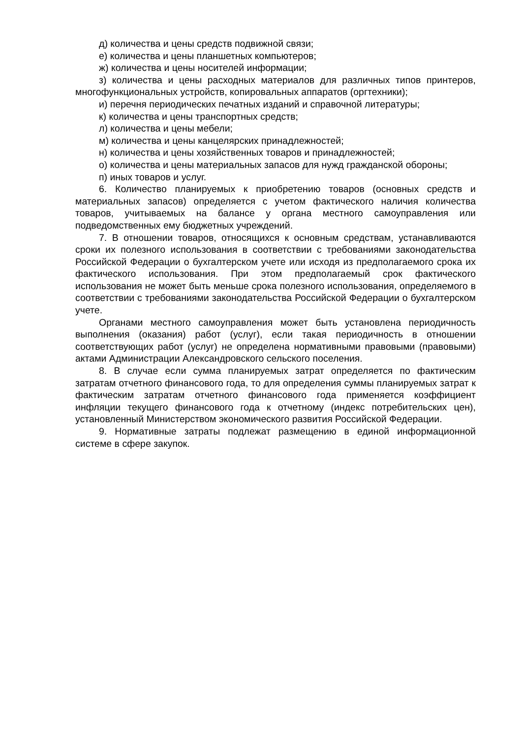д) количества и цены средств подвижной связи;
е) количества и цены планшетных компьютеров;
ж) количества и цены носителей информации;
з) количества и цены расходных материалов для различных типов принтеров, многофункциональных устройств, копировальных аппаратов (оргтехники);
и) перечня периодических печатных изданий и справочной литературы;
к) количества и цены транспортных средств;
л) количества и цены мебели;
м) количества и цены канцелярских принадлежностей;
н) количества и цены хозяйственных товаров и принадлежностей;
о) количества и цены материальных запасов для нужд гражданской обороны;
п) иных товаров и услуг.
6. Количество планируемых к приобретению товаров (основных средств и материальных запасов) определяется с учетом фактического наличия количества товаров, учитываемых на балансе у органа местного самоуправления или подведомственных ему бюджетных учреждений.
7. В отношении товаров, относящихся к основным средствам, устанавливаются сроки их полезного использования в соответствии с требованиями законодательства Российской Федерации о бухгалтерском учете или исходя из предполагаемого срока их фактического использования. При этом предполагаемый срок фактического использования не может быть меньше срока полезного использования, определяемого в соответствии с требованиями законодательства Российской Федерации о бухгалтерском учете.
Органами местного самоуправления может быть установлена периодичность выполнения (оказания) работ (услуг), если такая периодичность в отношении соответствующих работ (услуг) не определена нормативными правовыми (правовыми) актами Администрации Александровского сельского поселения.
8. В случае если сумма планируемых затрат определяется по фактическим затратам отчетного финансового года, то для определения суммы планируемых затрат к фактическим затратам отчетного финансового года применяется коэффициент инфляции текущего финансового года к отчетному (индекс потребительских цен), установленный Министерством экономического развития Российской Федерации.
9. Нормативные затраты подлежат размещению в единой информационной системе в сфере закупок.